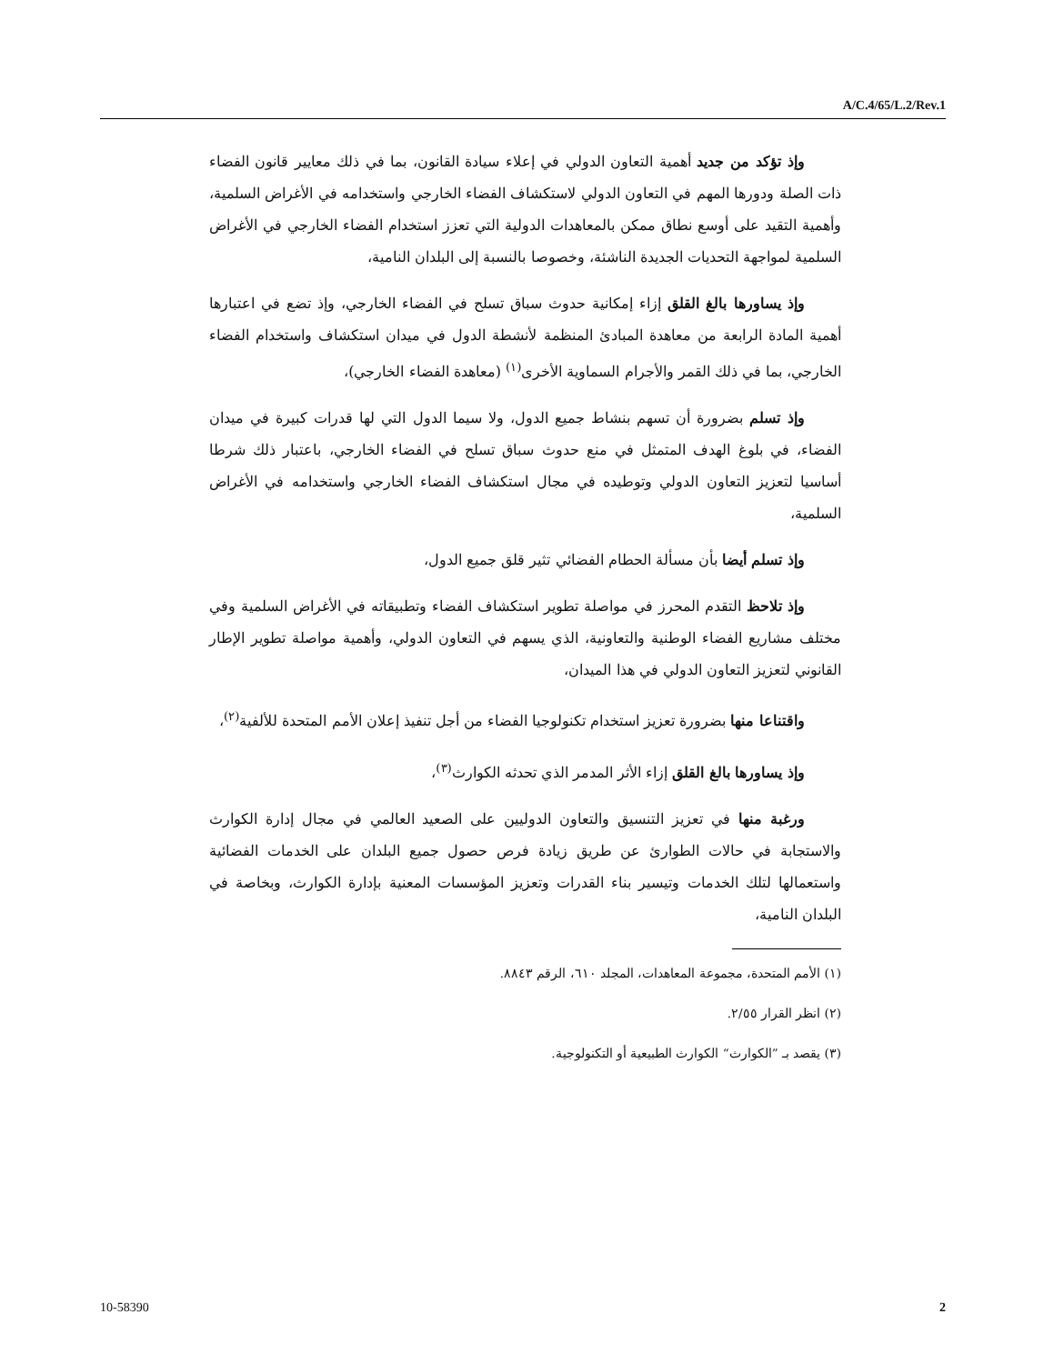A/C.4/65/L.2/Rev.1
وإذ تؤكد من جديد أهمية التعاون الدولي في إعلاء سيادة القانون، بما في ذلك معايير قانون الفضاء ذات الصلة ودورها المهم في التعاون الدولي لاستكشاف الفضاء الخارجي واستخدامه في الأغراض السلمية، وأهمية التقيد على أوسع نطاق ممكن بالمعاهدات الدولية التي تعزز استخدام الفضاء الخارجي في الأغراض السلمية لمواجهة التحديات الجديدة الناشئة، وخصوصا بالنسبة إلى البلدان النامية،
وإذ يساورها بالغ القلق إزاء إمكانية حدوث سباق تسلح في الفضاء الخارجي، وإذ تضع في اعتبارها أهمية المادة الرابعة من معاهدة المبادئ المنظمة لأنشطة الدول في ميدان استكشاف واستخدام الفضاء الخارجي، بما في ذلك القمر والأجرام السماوية الأخرى<sup>(١)</sup> (معاهدة الفضاء الخارجي)،
وإذ تسلم بضرورة أن تسهم بنشاط جميع الدول، ولا سيما الدول التي لها قدرات كبيرة في ميدان الفضاء، في بلوغ الهدف المتمثل في منع حدوث سباق تسلح في الفضاء الخارجي، باعتبار ذلك شرطا أساسيا لتعزيز التعاون الدولي وتوطيده في مجال استكشاف الفضاء الخارجي واستخدامه في الأغراض السلمية،
وإذ تسلم أيضا بأن مسألة الحطام الفضائي تثير قلق جميع الدول،
وإذ تلاحظ التقدم المحرز في مواصلة تطوير استكشاف الفضاء وتطبيقاته في الأغراض السلمية وفي مختلف مشاريع الفضاء الوطنية والتعاونية، الذي يسهم في التعاون الدولي، وأهمية مواصلة تطوير الإطار القانوني لتعزيز التعاون الدولي في هذا الميدان،
واقتناعا منها بضرورة تعزيز استخدام تكنولوجيا الفضاء من أجل تنفيذ إعلان الأمم المتحدة للألفية<sup>(٢)</sup>،
وإذ يساورها بالغ القلق إزاء الأثر المدمر الذي تحدثه الكوارث<sup>(٣)</sup>،
ورغبة منها في تعزيز التنسيق والتعاون الدوليين على الصعيد العالمي في مجال إدارة الكوارث والاستجابة في حالات الطوارئ عن طريق زيادة فرص حصول جميع البلدان على الخدمات الفضائية واستعمالها لتلك الخدمات وتيسير بناء القدرات وتعزيز المؤسسات المعنية بإدارة الكوارث، وبخاصة في البلدان النامية،
(١) الأمم المتحدة، مجموعة المعاهدات، المجلد ٦١٠، الرقم ٨٨٤٣.
(٢) انظر القرار ٢/٥٥.
(٣) يقصد بـ ”الكوارث“ الكوارث الطبيعية أو التكنولوجية.
10-58390 2